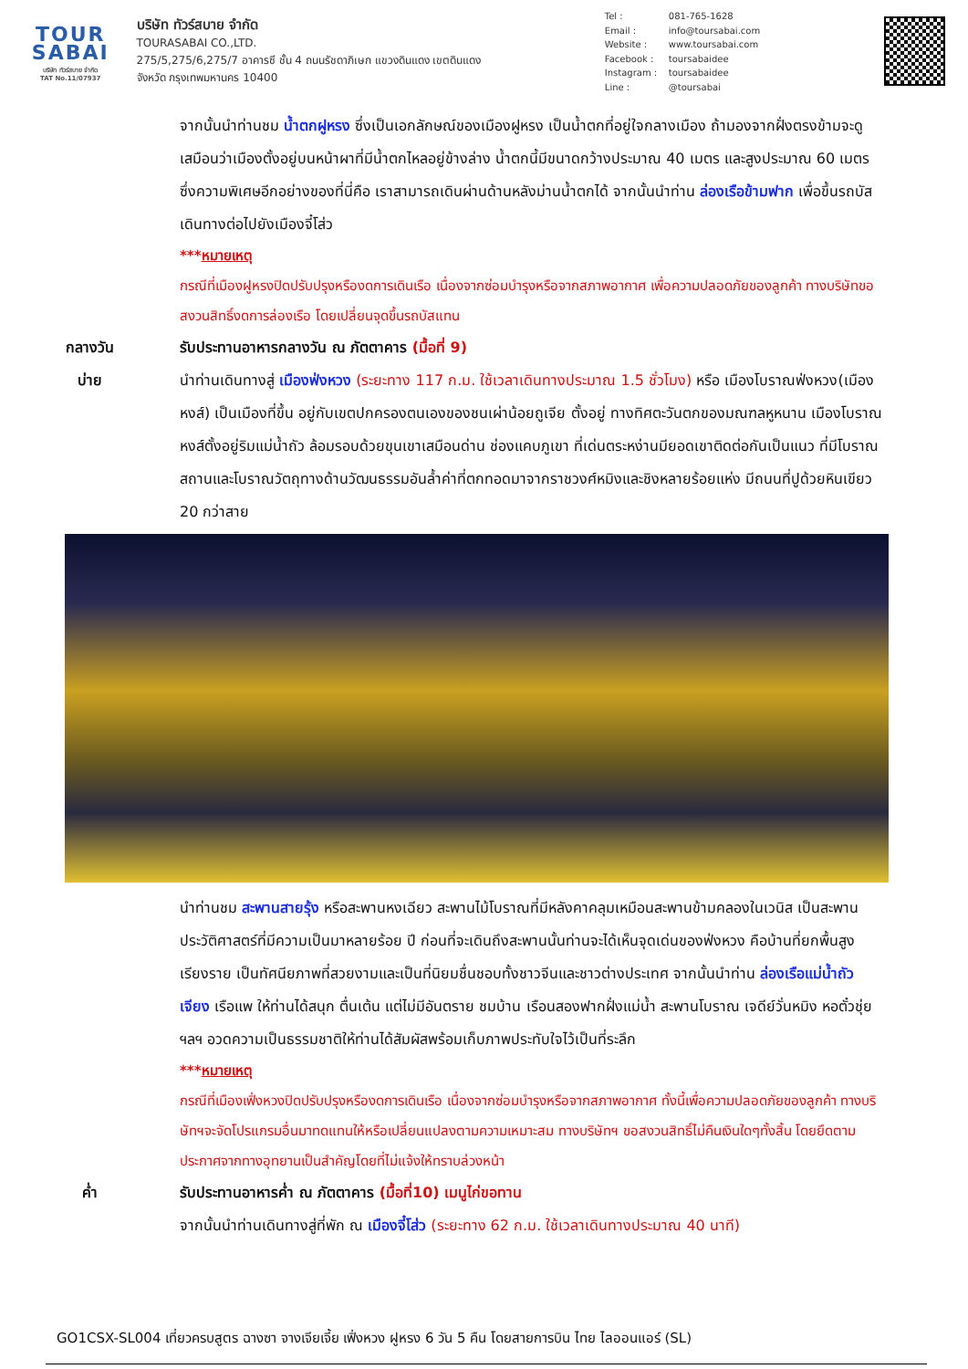TOUR
SABAI
บริษัท ทัวร์สบาย จำกัด
TAT No.11/07937
บริษัท ทัวร์สบาย จำกัด
TOURASABAI CO.,LTD.
275/5,275/6,275/7 อาคารซี ชั้น 4 ถนนรัชดาภิเษก แขวงดินแดง เขตดินแดง
จังหวัด กรุงเทพมหานคร 10400
Tel : 081-765-1628
Email : info@toursabai.com
Website : www.toursabai.com
Facebook : toursabaidee
Instagram : toursabaidee
Line : @toursabai
จากนั้นนำท่านชม น้ำตกฝูหรง ซึ่งเป็นเอกลักษณ์ของเมืองฝูหรง เป็นน้ำตกที่อยู่ใจกลางเมือง ถ้ามองจากฝั่งตรงข้ามจะดูเสมือนว่าเมืองตั้งอยู่บนหน้าผาที่มีน้ำตกไหลอยู่ข้างล่าง น้ำตกนี้มีขนาดกว้างประมาณ 40 เมตร และสูงประมาณ 60 เมตร ซึ่งความพิเศษอีกอย่างของที่นี่คือ เราสามารถเดินผ่านด้านหลังม่านน้ำตกได้ จากนั้นนำท่าน ล่องเรือข้ามฟาก เพื่อขึ้นรถบัสเดินทางต่อไปยังเมืองจี๋โส่ว
***หมายเหตุ
กรณีที่เมืองฝูหรงปิดปรับปรุงหรืองดการเดินเรือ เนื่องจากซ่อมบำรุงหรือจากสภาพอากาศ เพื่อความปลอดภัยของลูกค้า ทางบริษัทขอสงวนสิทธิ์งดการล่องเรือ โดยเปลี่ยนจุดขึ้นรถบัสแทน
กลางวัน รับประทานอาหารกลางวัน ณ ภัตตาคาร (มื้อที่ 9)
บ่าย นำท่านเดินทางสู่ เมืองฟ่งหวง (ระยะทาง 117 ก.ม. ใช้เวลาเดินทางประมาณ 1.5 ชั่วโมง) หรือ เมืองโบราณฟ่งหวง(เมืองหงส์) เป็นเมืองที่ขึ้น อยู่กับเขตปกครองตนเองของชนเผ่าน้อยถูเจีย ตั้งอยู่ ทางทิศตะวันตกของมณฑลหูหนาน เมืองโบราณหงส์ตั้งอยู่ริมแม่น้ำถัว ล้อมรอบด้วยขุนเขาเสมือนด่าน ช่องแคบภูเขา ที่เด่นตระหง่านมียอดเขาติดต่อกันเป็นแนว ที่มีโบราณสถานและโบราณวัตถุทางด้านวัฒนธรรมอันล้ำค่าที่ตกทอดมาจากราชวงศ์หมิงและชิงหลายร้อยแห่ง มีถนนที่ปูด้วยหินเขียว 20 กว่าสาย
นำท่านชม สะพานสายรุ้ง หรือสะพานหงเฉียว สะพานไม้โบราณที่มีหลังคาคลุมเหมือนสะพานข้ามคลองในเวนิส เป็นสะพานประวัติศาสตร์ที่มีความเป็นมาหลายร้อย ปี ก่อนที่จะเดินถึงสะพานนั้นท่านจะได้เห็นจุดเด่นของฟ่งหวง คือบ้านที่ยกพื้นสูงเรียงราย เป็นทัศนียภาพที่สวยงามและเป็นที่นิยมชื่นชอบทั้งชาวจีนและชาวต่างประเทศ จากนั้นนำท่าน ล่องเรือแม่น้ำถัวเจียง เรือแพ ให้ท่านได้สนุก ตื่นเต้น แต่ไม่มีอันตราย ชมบ้าน เรือนสองฟากฝั่งแม่น้ำ สะพานโบราณ เจดีย์วั่นหมิง หอตั๋วชุ่ยฯลฯ อวดความเป็นธรรมชาติให้ท่านได้สัมผัสพร้อมเก็บภาพประทับใจไว้เป็นที่ระลึก
***หมายเหตุ
กรณีที่เมืองเฟิ่งหวงปิดปรับปรุงหรืองดการเดินเรือ เนื่องจากซ่อมบำรุงหรือจากสภาพอากาศ ทั้งนี้เพื่อความปลอดภัยของลูกค้า ทางบริษัทฯจะจัดโปรแกรมอื่นมาทดแทนให้หรือเปลี่ยนแปลงตามความเหมาะสม ทางบริษัทฯ ขอสงวนสิทธิ์ไม่คืนเงินใดๆทั้งสิ้น โดยยึดตามประกาศจากทางอุทยานเป็นสำคัญโดยที่ไม่แจ้งให้ทราบล่วงหน้า
ค่ำ รับประทานอาหารค่ำ ณ ภัตตาคาร (มื้อที่10) เมนูไก่ขอทาน
จากนั้นนำท่านเดินทางสู่ที่พัก ณ เมืองจี๋โส่ว (ระยะทาง 62 ก.ม. ใช้เวลาเดินทางประมาณ 40 นาที)
GO1CSX-SL004 เที่ยวครบสูตร ฉางซา จางเจียเจี้ย เฟิ่งหวง ฝูหรง 6 วัน 5 คืน โดยสายการบิน ไทย ไลออนแอร์ (SL)